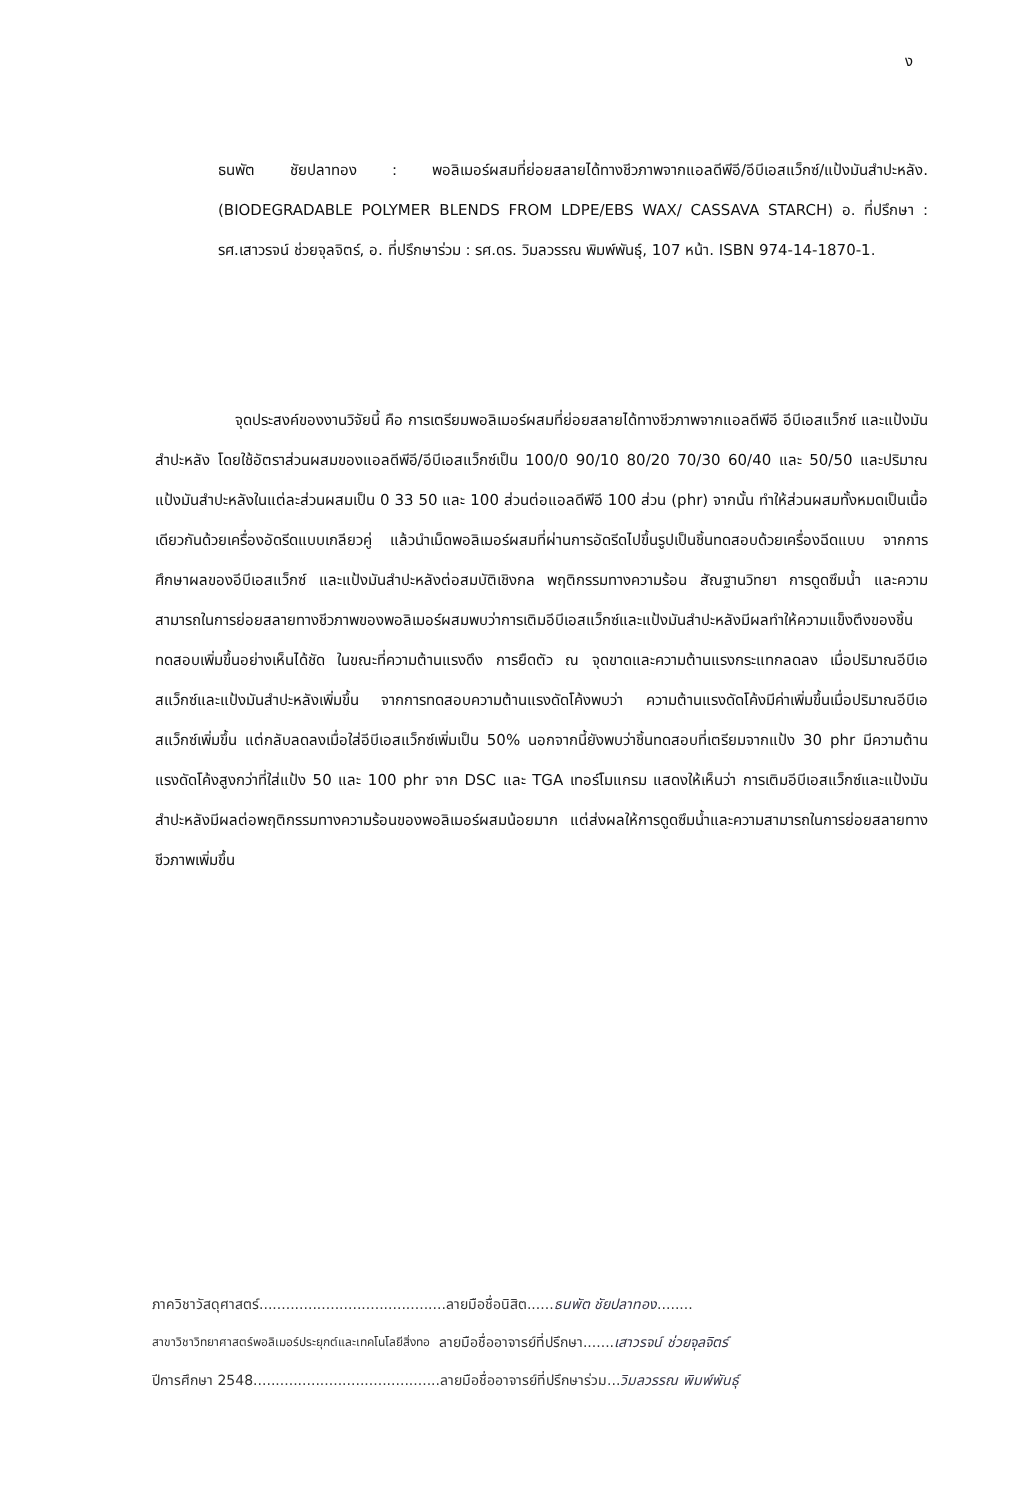ง
ธนพัต ชัยปลาทอง : พอลิเมอร์ผสมที่ย่อยสลายได้ทางชีวภาพจากแอลดีพีอี/อีบีเอสแว็กซ์/แป้งมันสำปะหลัง. (BIODEGRADABLE POLYMER BLENDS FROM LDPE/EBS WAX/ CASSAVA STARCH) อ. ที่ปรึกษา : รศ.เสาวรจน์ ช่วยจุลจิตร์, อ. ที่ปรึกษาร่วม : รศ.ดร. วิมลวรรณ พิมพ์พันธุ์, 107 หน้า. ISBN 974-14-1870-1.
จุดประสงค์ของงานวิจัยนี้ คือ การเตรียมพอลิเมอร์ผสมที่ย่อยสลายได้ทางชีวภาพจากแอลดีพีอี อีบีเอสแว็กซ์ และแป้งมันสำปะหลัง โดยใช้อัตราส่วนผสมของแอลดีพีอี/อีบีเอสแว็กซ์เป็น 100/0 90/10 80/20 70/30 60/40 และ 50/50 และปริมาณแป้งมันสำปะหลังในแต่ละส่วนผสมเป็น 0 33 50 และ 100 ส่วนต่อแอลดีพีอี 100 ส่วน (phr) จากนั้น ทำให้ส่วนผสมทั้งหมดเป็นเนื้อเดียวกันด้วยเครื่องอัดรีดแบบเกลียวคู่ แล้วนำเม็ดพอลิเมอร์ผสมที่ผ่านการอัดรีดไปขึ้นรูปเป็นชิ้นทดสอบด้วยเครื่องฉีดแบบ จากการศึกษาผลของอีบีเอสแว็กซ์ และแป้งมันสำปะหลังต่อสมบัติเชิงกล พฤติกรรมทางความร้อน สัณฐานวิทยา การดูดซึมน้ำ และความสามารถในการย่อยสลายทางชีวภาพของพอลิเมอร์ผสมพบว่าการเติมอีบีเอสแว็กซ์และแป้งมันสำปะหลังมีผลทำให้ความแข็งตึงของชิ้นทดสอบเพิ่มขึ้นอย่างเห็นได้ชัด ในขณะที่ความต้านแรงดึง การยืดตัว ณ จุดขาดและความต้านแรงกระแทกลดลง เมื่อปริมาณอีบีเอสแว็กซ์และแป้งมันสำปะหลังเพิ่มขึ้น จากการทดสอบความต้านแรงดัดโค้งพบว่า ความต้านแรงดัดโค้งมีค่าเพิ่มขึ้นเมื่อปริมาณอีบีเอสแว็กซ์เพิ่มขึ้น แต่กลับลดลงเมื่อใส่อีบีเอสแว็กซ์เพิ่มเป็น 50% นอกจากนี้ยังพบว่าชิ้นทดสอบที่เตรียมจากแป้ง 30 phr มีความต้านแรงดัดโค้งสูงกว่าที่ใส่แป้ง 50 และ 100 phr จาก DSC และ TGA เทอร์โมแกรม แสดงให้เห็นว่า การเติมอีบีเอสแว็กซ์และแป้งมันสำปะหลังมีผลต่อพฤติกรรมทางความร้อนของพอลิเมอร์ผสมน้อยมาก แต่ส่งผลให้การดูดซึมน้ำและความสามารถในการย่อยสลายทางชีวภาพเพิ่มขึ้น
ภาควิชาวัสดุศาสตร์.......................................... ลายมือชื่อนิสิต......ธนพัต ชัยปลาทอง........
สาขาวิชาวิทยาศาสตร์พอลิเมอร์ประยุกต์และเทคโนโลยีสิ่งทอ ลายมือชื่ออาจารย์ที่ปรึกษา.......เสาวรจน์ ช่วยจุลจิตร์
ปีการศึกษา 2548.......................................... ลายมือชื่ออาจารย์ที่ปรึกษาร่วม...วิมลวรรณ พิมพ์พันธุ์